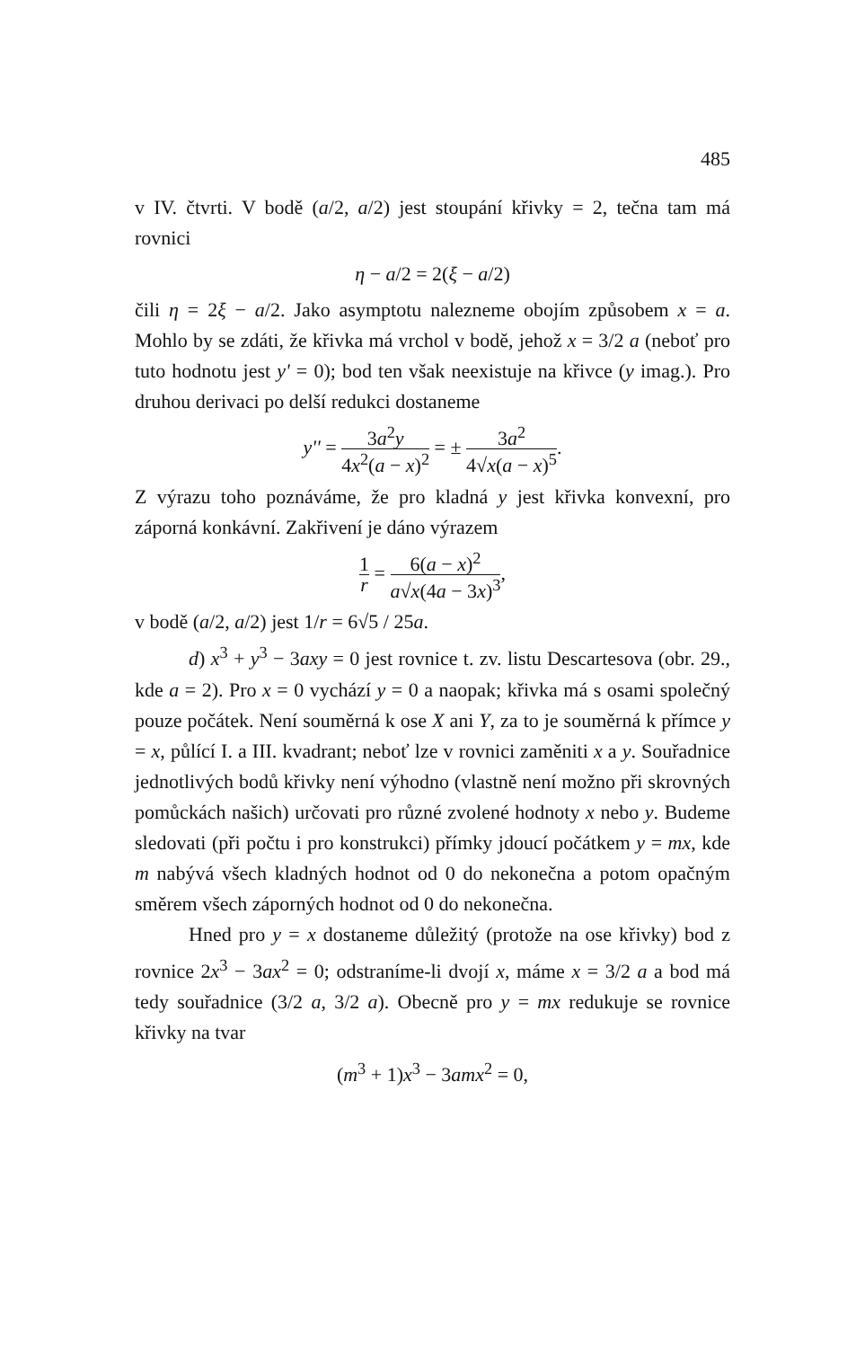485
v IV. čtvrti. V bodě (a/2, a/2) jest stoupání křivky = 2, tečna tam má rovnici
η − a/2 = 2(ξ − a/2)
čili η = 2ξ − a/2. Jako asymptotu nalezneme obojím způsobem x = a. Mohlo by se zdáti, že křivka má vrchol v bodě, jehož x = 3/2 a (neboť pro tuto hodnotu jest y' = 0); bod ten však neexistuje na křivce (y imag.). Pro druhou derivaci po delší redukci dostaneme
y'' = 3a<sup>2</sup>y 4x<sup>2</sup>(a − x)<sup>2</sup> = ± 3a<sup>2</sup> 4√x(a − x)<sup>5</sup>.
Z výrazu toho poznáváme, že pro kladná y jest křivka konvexní, pro záporná konkávní. Zakřivení je dáno výrazem
1 r = 6(a − x)<sup>2</sup> a√x(4a − 3x)<sup>3</sup>,
v bodě (a/2, a/2) jest 1/r = 6√5 / 25a.
d) x<sup>3</sup> + y<sup>3</sup> − 3axy = 0 jest rovnice t. zv. listu Descartesova (obr. 29., kde a = 2). Pro x = 0 vychází y = 0 a naopak; křivka má s osami společný pouze počátek. Není souměrná k ose X ani Y, za to je souměrná k přímce y = x, půlící I. a III. kvadrant; neboť lze v rovnici zaměniti x a y. Souřadnice jednotlivých bodů křivky není výhodno (vlastně není možno při skrovných pomůckách našich) určovati pro různé zvolené hodnoty x nebo y. Budeme sledovati (při počtu i pro konstrukci) přímky jdoucí počátkem y = mx, kde m nabývá všech kladných hodnot od 0 do nekonečna a potom opačným směrem všech záporných hodnot od 0 do nekonečna.
Hned pro y = x dostaneme důležitý (protože na ose křivky) bod z rovnice 2x<sup>3</sup> − 3ax<sup>2</sup> = 0; odstraníme-li dvojí x, máme x = 3/2 a a bod má tedy souřadnice (3/2 a, 3/2 a). Obecně pro y = mx redukuje se rovnice křivky na tvar
(m<sup>3</sup> + 1)x<sup>3</sup> − 3amx<sup>2</sup> = 0,